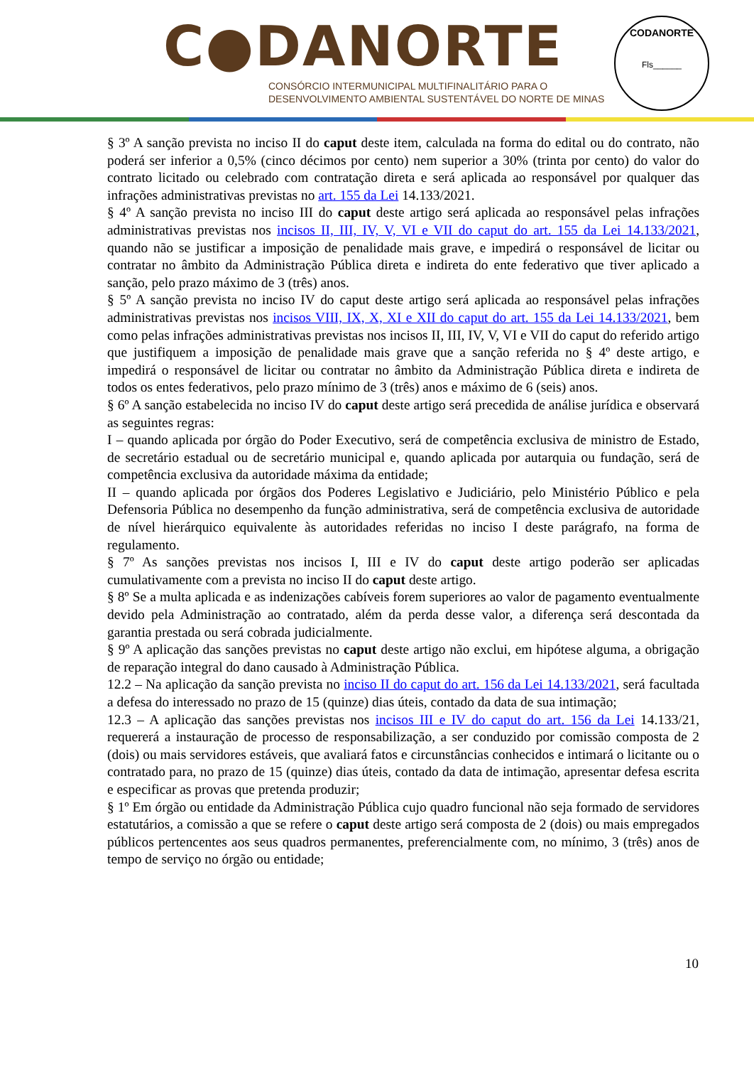C●DANORTE
CONSÓRCIO INTERMUNICIPAL MULTIFINALITÁRIO PARA O
DESENVOLVIMENTO AMBIENTAL SUSTENTÁVEL DO NORTE DE MINAS
CODANORTE
Fls______
§ 3º A sanção prevista no inciso II do caput deste item, calculada na forma do edital ou do contrato, não poderá ser inferior a 0,5% (cinco décimos por cento) nem superior a 30% (trinta por cento) do valor do contrato licitado ou celebrado com contratação direta e será aplicada ao responsável por qualquer das infrações administrativas previstas no art. 155 da Lei 14.133/2021.
§ 4º A sanção prevista no inciso III do caput deste artigo será aplicada ao responsável pelas infrações administrativas previstas nos incisos II, III, IV, V, VI e VII do caput do art. 155 da Lei 14.133/2021, quando não se justificar a imposição de penalidade mais grave, e impedirá o responsável de licitar ou contratar no âmbito da Administração Pública direta e indireta do ente federativo que tiver aplicado a sanção, pelo prazo máximo de 3 (três) anos.
§ 5º A sanção prevista no inciso IV do caput deste artigo será aplicada ao responsável pelas infrações administrativas previstas nos incisos VIII, IX, X, XI e XII do caput do art. 155 da Lei 14.133/2021, bem como pelas infrações administrativas previstas nos incisos II, III, IV, V, VI e VII do caput do referido artigo que justifiquem a imposição de penalidade mais grave que a sanção referida no § 4º deste artigo, e impedirá o responsável de licitar ou contratar no âmbito da Administração Pública direta e indireta de todos os entes federativos, pelo prazo mínimo de 3 (três) anos e máximo de 6 (seis) anos.
§ 6º A sanção estabelecida no inciso IV do caput deste artigo será precedida de análise jurídica e observará as seguintes regras:
I – quando aplicada por órgão do Poder Executivo, será de competência exclusiva de ministro de Estado, de secretário estadual ou de secretário municipal e, quando aplicada por autarquia ou fundação, será de competência exclusiva da autoridade máxima da entidade;
II – quando aplicada por órgãos dos Poderes Legislativo e Judiciário, pelo Ministério Público e pela Defensoria Pública no desempenho da função administrativa, será de competência exclusiva de autoridade de nível hierárquico equivalente às autoridades referidas no inciso I deste parágrafo, na forma de regulamento.
§ 7º As sanções previstas nos incisos I, III e IV do caput deste artigo poderão ser aplicadas cumulativamente com a prevista no inciso II do caput deste artigo.
§ 8º Se a multa aplicada e as indenizações cabíveis forem superiores ao valor de pagamento eventualmente devido pela Administração ao contratado, além da perda desse valor, a diferença será descontada da garantia prestada ou será cobrada judicialmente.
§ 9º A aplicação das sanções previstas no caput deste artigo não exclui, em hipótese alguma, a obrigação de reparação integral do dano causado à Administração Pública.
12.2 – Na aplicação da sanção prevista no inciso II do caput do art. 156 da Lei 14.133/2021, será facultada a defesa do interessado no prazo de 15 (quinze) dias úteis, contado da data de sua intimação;
12.3 – A aplicação das sanções previstas nos incisos III e IV do caput do art. 156 da Lei 14.133/21, requererá a instauração de processo de responsabilização, a ser conduzido por comissão composta de 2 (dois) ou mais servidores estáveis, que avaliará fatos e circunstâncias conhecidos e intimará o licitante ou o contratado para, no prazo de 15 (quinze) dias úteis, contado da data de intimação, apresentar defesa escrita e especificar as provas que pretenda produzir;
§ 1º Em órgão ou entidade da Administração Pública cujo quadro funcional não seja formado de servidores estatutários, a comissão a que se refere o caput deste artigo será composta de 2 (dois) ou mais empregados públicos pertencentes aos seus quadros permanentes, preferencialmente com, no mínimo, 3 (três) anos de tempo de serviço no órgão ou entidade;
10